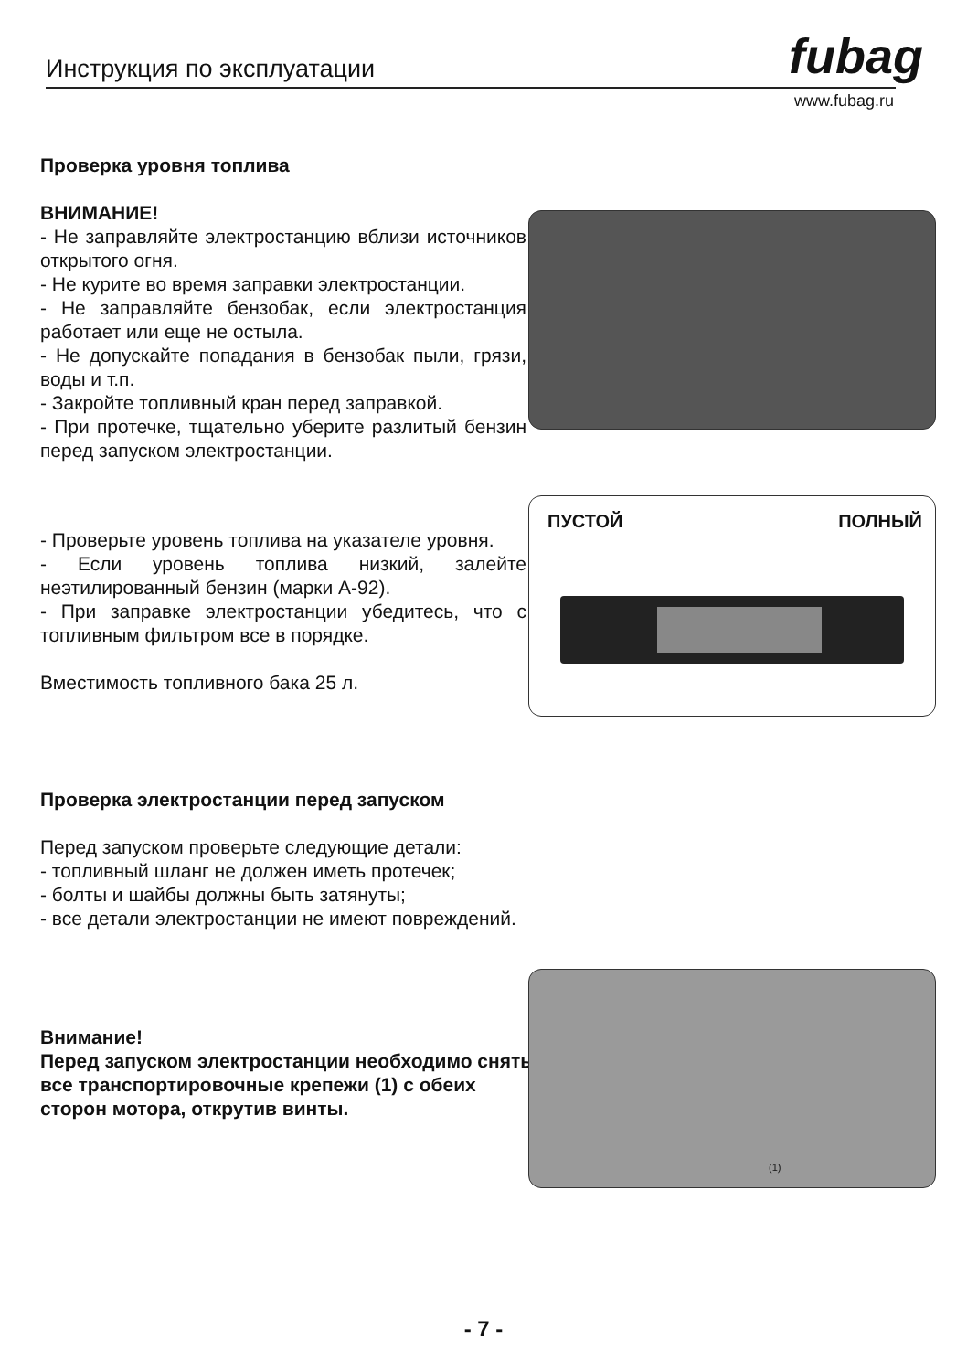Инструкция по эксплуатации fubag
www.fubag.ru
Проверка уровня топлива
ВНИМАНИЕ!
- Не заправляйте электростанцию вблизи источников открытого огня.
- Не курите во время заправки электростанции.
- Не заправляйте бензобак, если электростанция работает или еще не остыла.
- Не допускайте попадания в бензобак пыли, грязи, воды и т.п.
- Закройте топливный кран перед заправкой.
- При протечке, тщательно уберите разлитый бензин перед запуском электростанции.
- Проверьте уровень топлива на указателе уровня.
- Если уровень топлива низкий, залейте неэтилированный бензин (марки А-92).
- При заправке электростанции убедитесь, что с топливным фильтром все в порядке.
Вместимость топливного бака 25 л.
ПУСТОЙ ПОЛНЫЙ
Проверка электростанции перед запуском
Перед запуском проверьте следующие детали:
- топливный шланг не должен иметь протечек;
- болты и шайбы должны быть затянуты;
- все детали электростанции не имеют повреждений.
Внимание!
Перед запуском электростанции необходимо снять все транспортировочные крепежи (1) с обеих сторон мотора, открутив винты.
(1)
- 7 -